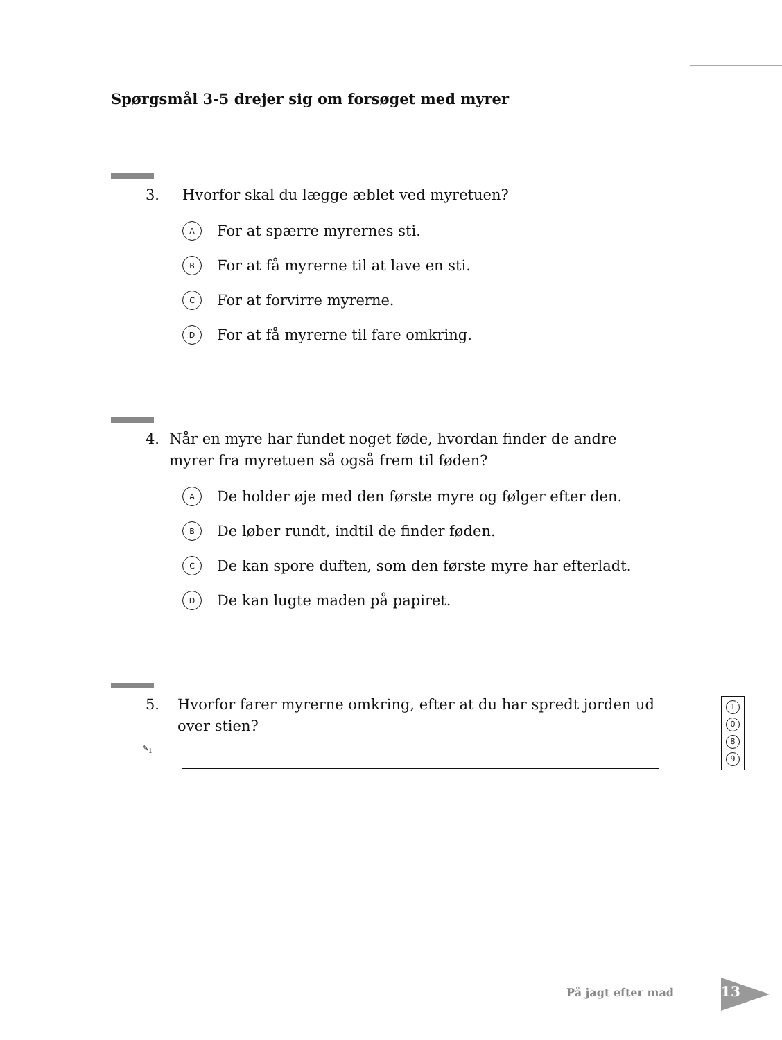Spørgsmål 3-5 drejer sig om forsøget med myrer
3. Hvorfor skal du lægge æblet ved myretuen?
A For at spærre myrernes sti.
B For at få myrerne til at lave en sti.
C For at forvirre myrerne.
D For at få myrerne til fare omkring.
4. Når en myre har fundet noget føde, hvordan finder de andre myrer fra myretuen så også frem til føden?
A De holder øje med den første myre og følger efter den.
B De løber rundt, indtil de finder føden.
C De kan spore duften, som den første myre har efterladt.
D De kan lugte maden på papiret.
5. Hvorfor farer myrerne omkring, efter at du har spredt jorden ud over stien?
✎<sub>1</sub>
1
0
8
9
På jagt efter mad 13